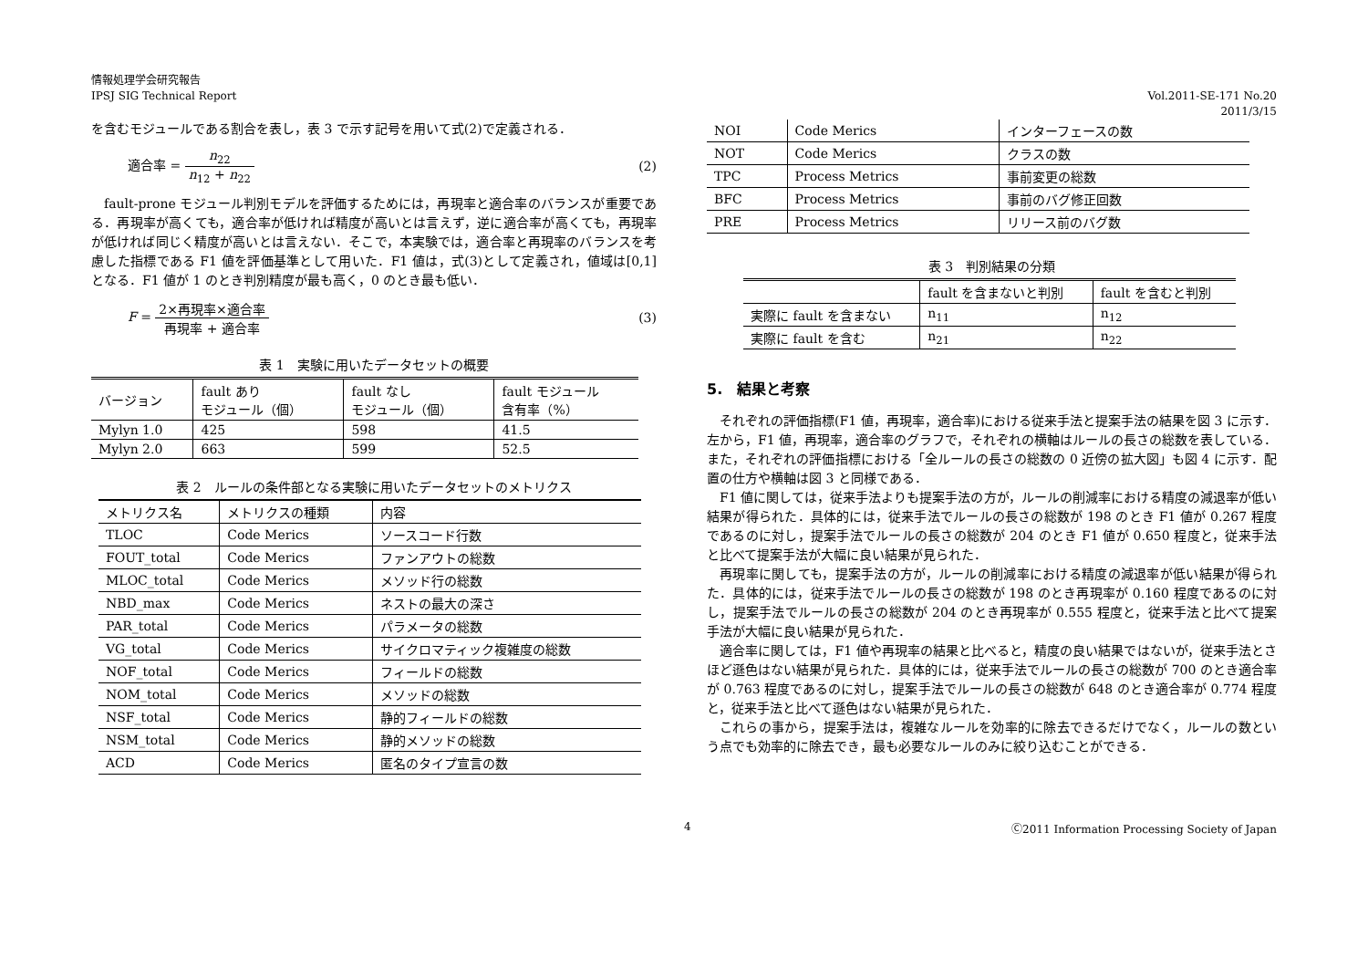情報処理学会研究報告
IPSJ SIG Technical Report
Vol.2011-SE-171 No.20
2011/3/15
を含むモジュールである割合を表し，表 3 で示す記号を用いて式(2)で定義される．
適合率 = n<sub>22</sub> n<sub>12</sub> + n<sub>22</sub> (2)
fault-prone モジュール判別モデルを評価するためには，再現率と適合率のバランスが重要である．再現率が高くても，適合率が低ければ精度が高いとは言えず，逆に適合率が高くても，再現率が低ければ同じく精度が高いとは言えない．そこで，本実験では，適合率と再現率のバランスを考慮した指標である F1 値を評価基準として用いた．F1 値は，式(3)として定義され，値域は[0,1]となる．F1 値が 1 のとき判別精度が最も高く，0 のとき最も低い．
F = 2×再現率×適合率 再現率 + 適合率
(3)
表 1　実験に用いたデータセットの概要
| バージョン | fault あり モジュール（個） | fault なし モジュール（個） | fault モジュール 含有率（%） |
| Mylyn 1.0 | 425 | 598 | 41.5 |
| Mylyn 2.0 | 663 | 599 | 52.5 |
表 2　ルールの条件部となる実験に用いたデータセットのメトリクス
| メトリクス名 | メトリクスの種類 | 内容 |
| TLOC | Code Merics | ソースコード行数 |
| FOUT_total | Code Merics | ファンアウトの総数 |
| MLOC_total | Code Merics | メソッド行の総数 |
| NBD_max | Code Merics | ネストの最大の深さ |
| PAR_total | Code Merics | パラメータの総数 |
| VG_total | Code Merics | サイクロマティック複雑度の総数 |
| NOF_total | Code Merics | フィールドの総数 |
| NOM_total | Code Merics | メソッドの総数 |
| NSF_total | Code Merics | 静的フィールドの総数 |
| NSM_total | Code Merics | 静的メソッドの総数 |
| ACD | Code Merics | 匿名のタイプ宣言の数 |
| NOI | Code Merics | インターフェースの数 |
| NOT | Code Merics | クラスの数 |
| TPC | Process Metrics | 事前変更の総数 |
| BFC | Process Metrics | 事前のバグ修正回数 |
| PRE | Process Metrics | リリース前のバグ数 |
表 3　判別結果の分類
| | fault を含まないと判別 | fault を含むと判別 |
| 実際に fault を含まない | n<sub>11</sub> | n<sub>12</sub> |
| 実際に fault を含む | n<sub>21</sub> | n<sub>22</sub> |
5.　結果と考察
それぞれの評価指標(F1 値，再現率，適合率)における従来手法と提案手法の結果を図 3 に示す．左から，F1 値，再現率，適合率のグラフで，それぞれの横軸はルールの長さの総数を表している．また，それぞれの評価指標における「全ルールの長さの総数の 0 近傍の拡大図」も図 4 に示す．配置の仕方や横軸は図 3 と同様である．
F1 値に関しては，従来手法よりも提案手法の方が，ルールの削減率における精度の減退率が低い結果が得られた．具体的には，従来手法でルールの長さの総数が 198 のとき F1 値が 0.267 程度であるのに対し，提案手法でルールの長さの総数が 204 のとき F1 値が 0.650 程度と，従来手法と比べて提案手法が大幅に良い結果が見られた．
再現率に関しても，提案手法の方が，ルールの削減率における精度の減退率が低い結果が得られた．具体的には，従来手法でルールの長さの総数が 198 のとき再現率が 0.160 程度であるのに対し，提案手法でルールの長さの総数が 204 のとき再現率が 0.555 程度と，従来手法と比べて提案手法が大幅に良い結果が見られた．
適合率に関しては，F1 値や再現率の結果と比べると，精度の良い結果ではないが，従来手法とさほど遜色はない結果が見られた．具体的には，従来手法でルールの長さの総数が 700 のとき適合率が 0.763 程度であるのに対し，提案手法でルールの長さの総数が 648 のとき適合率が 0.774 程度と，従来手法と比べて遜色はない結果が見られた．
これらの事から，提案手法は，複雑なルールを効率的に除去できるだけでなく，ルールの数という点でも効率的に除去でき，最も必要なルールのみに絞り込むことができる．
4 Ⓒ2011 Information Processing Society of Japan